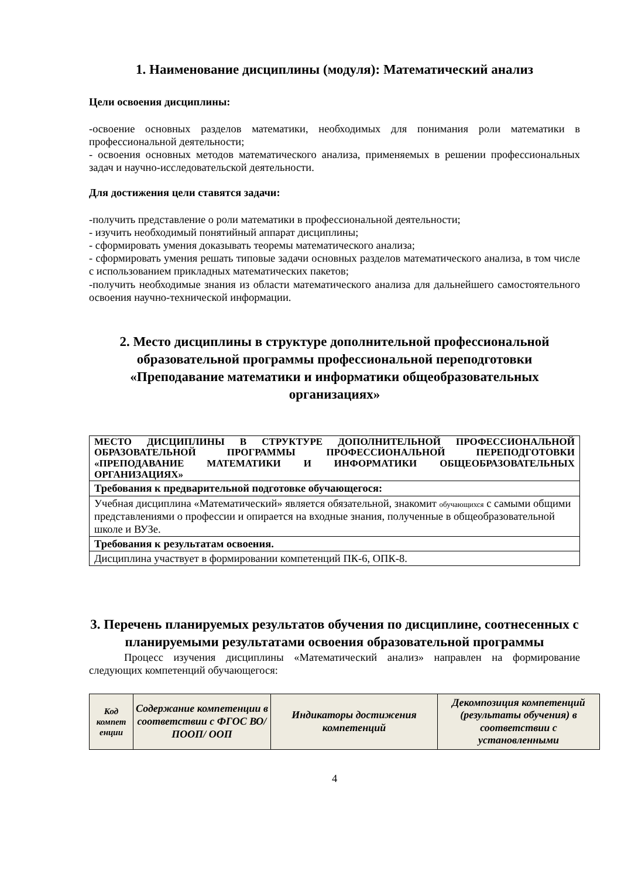1. Наименование дисциплины (модуля): Математический анализ
Цели освоения дисциплины:
-освоение основных разделов математики, необходимых для понимания роли математики в профессиональной деятельности;
- освоения основных методов математического анализа, применяемых в решении профессиональных задач и научно-исследовательской деятельности.
Для достижения цели ставятся задачи:
-получить представление о роли математики в профессиональной деятельности;
- изучить необходимый понятийный аппарат дисциплины;
- сформировать умения доказывать теоремы математического анализа;
- сформировать умения решать типовые задачи основных разделов математического анализа, в том числе с использованием прикладных математических пакетов;
-получить необходимые знания из области математического анализа для дальнейшего самостоятельного освоения научно-технической информации.
2. Место дисциплины в структуре дополнительной профессиональной образовательной программы профессиональной переподготовки «Преподавание математики и информатики общеобразовательных организациях»
| МЕСТО ДИСЦИПЛИНЫ В СТРУКТУРЕ ДОПОЛНИТЕЛЬНОЙ ПРОФЕССИОНАЛЬНОЙ ОБРАЗОВАТЕЛЬНОЙ ПРОГРАММЫ ПРОФЕССИОНАЛЬНОЙ ПЕРЕПОДГОТОВКИ «ПРЕПОДАВАНИЕ МАТЕМАТИКИ И ИНФОРМАТИКИ ОБЩЕОБРАЗОВАТЕЛЬНЫХ ОРГАНИЗАЦИЯХ» |
| Требования к предварительной подготовке обучающегося: |
| Учебная дисциплина «Математический» является обязательной, знакомит обучающихся с самыми общими представлениями о профессии и опирается на входные знания, полученные в общеобразовательной школе и ВУЗе. |
| Требования к результатам освоения. |
| Дисциплина участвует в формировании компетенций ПК-6, ОПК-8. |
3. Перечень планируемых результатов обучения по дисциплине, соотнесенных с планируемыми результатами освоения образовательной программы
Процесс изучения дисциплины «Математический анализ» направлен на формирование следующих компетенций обучающегося:
| Код компет енции | Содержание компетенции в соответствии с ФГОС ВО/ ПООП/ ООП | Индикаторы достижения компетенций | Декомпозиция компетенций (результаты обучения) в соответствии с установленными |
| --- | --- | --- | --- |
4